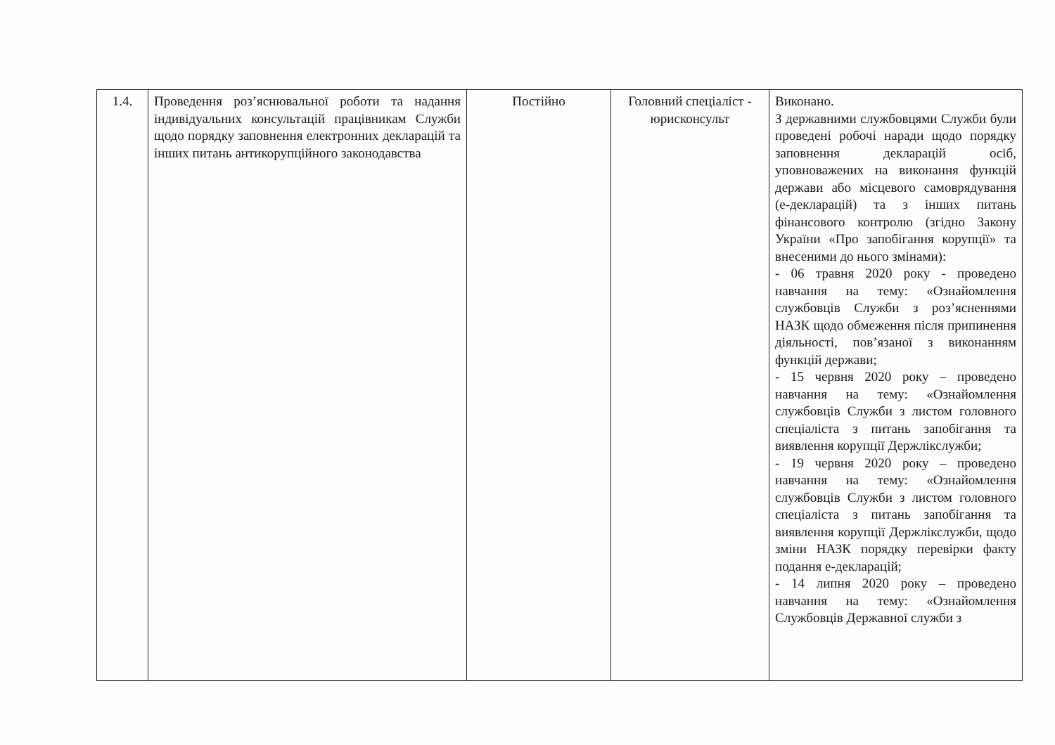| 1.4. | Проведення роз’яснювальної роботи та надання індивідуальних консультацій працівникам Служби щодо порядку заповнення електронних декларацій та інших питань антикорупційного законодавства | Постійно | Головний спеціаліст - юрисконсульт | Виконано. З державними службовцями Служби були проведені робочі наради щодо порядку заповнення декларацій осіб, уповноважених на виконання функцій держави або місцевого самоврядування (е-декларацій) та з інших питань фінансового контролю (згідно Закону України «Про запобігання корупції» та внесеними до нього змінами): - 06 травня 2020 року - проведено навчання на тему: «Ознайомлення службовців Служби з роз’ясненнями НАЗК щодо обмеження після припинення діяльності, пов’язаної з виконанням функцій держави; - 15 червня 2020 року – проведено навчання на тему: «Ознайомлення службовців Служби з листом головного спеціаліста з питань запобігання та виявлення корупції Держлікслужби; - 19 червня 2020 року – проведено навчання на тему: «Ознайомлення службовців Служби з листом головного спеціаліста з питань запобігання та виявлення корупції Держлікслужби, щодо зміни НАЗК порядку перевірки факту подання е-декларацій; - 14 липня 2020 року – проведено навчання на тему: «Ознайомлення Службовців Державної служби з |